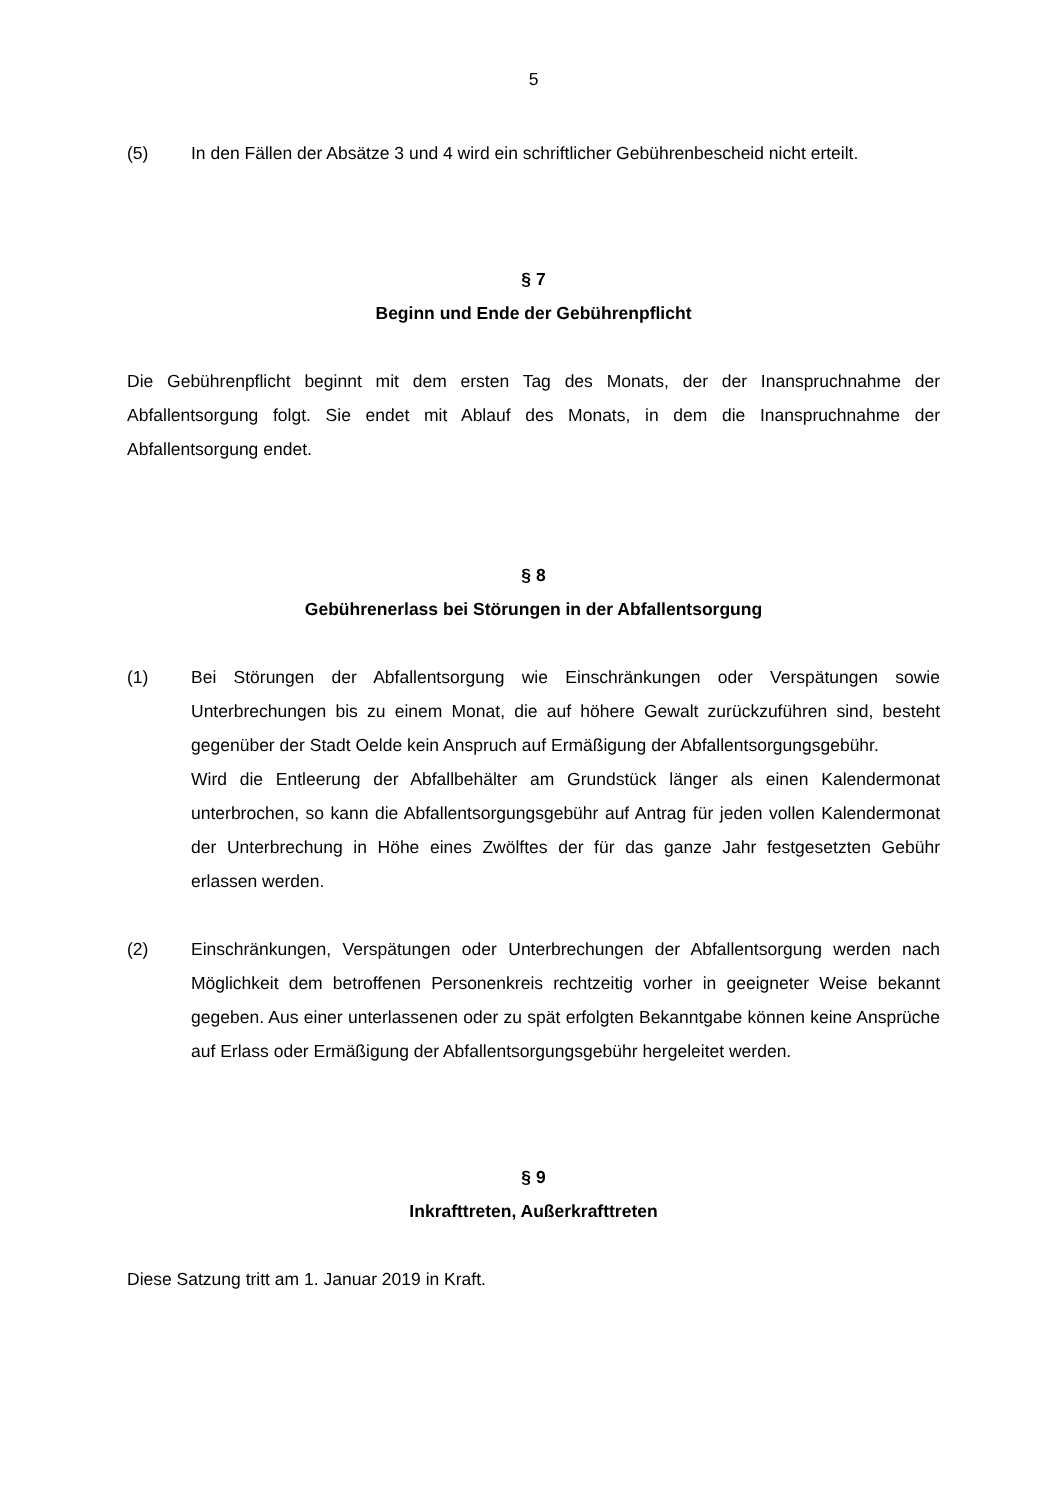5
(5) In den Fällen der Absätze 3 und 4 wird ein schriftlicher Gebührenbescheid nicht erteilt.
§ 7
Beginn und Ende der Gebührenpflicht
Die Gebührenpflicht beginnt mit dem ersten Tag des Monats, der der Inanspruchnahme der Abfallentsorgung folgt. Sie endet mit Ablauf des Monats, in dem die Inanspruchnahme der Abfallentsorgung endet.
§ 8
Gebührenerlass bei Störungen in der Abfallentsorgung
(1) Bei Störungen der Abfallentsorgung wie Einschränkungen oder Verspätungen sowie Unterbrechungen bis zu einem Monat, die auf höhere Gewalt zurückzuführen sind, besteht gegenüber der Stadt Oelde kein Anspruch auf Ermäßigung der Abfallentsorgungsgebühr.
Wird die Entleerung der Abfallbehälter am Grundstück länger als einen Kalendermonat unterbrochen, so kann die Abfallentsorgungsgebühr auf Antrag für jeden vollen Kalendermonat der Unterbrechung in Höhe eines Zwölftes der für das ganze Jahr festgesetzten Gebühr erlassen werden.
(2) Einschränkungen, Verspätungen oder Unterbrechungen der Abfallentsorgung werden nach Möglichkeit dem betroffenen Personenkreis rechtzeitig vorher in geeigneter Weise bekannt gegeben. Aus einer unterlassenen oder zu spät erfolgten Bekanntgabe können keine Ansprüche auf Erlass oder Ermäßigung der Abfallentsorgungsgebühr hergeleitet werden.
§ 9
Inkrafttreten, Außerkrafttreten
Diese Satzung tritt am 1. Januar 2019 in Kraft.